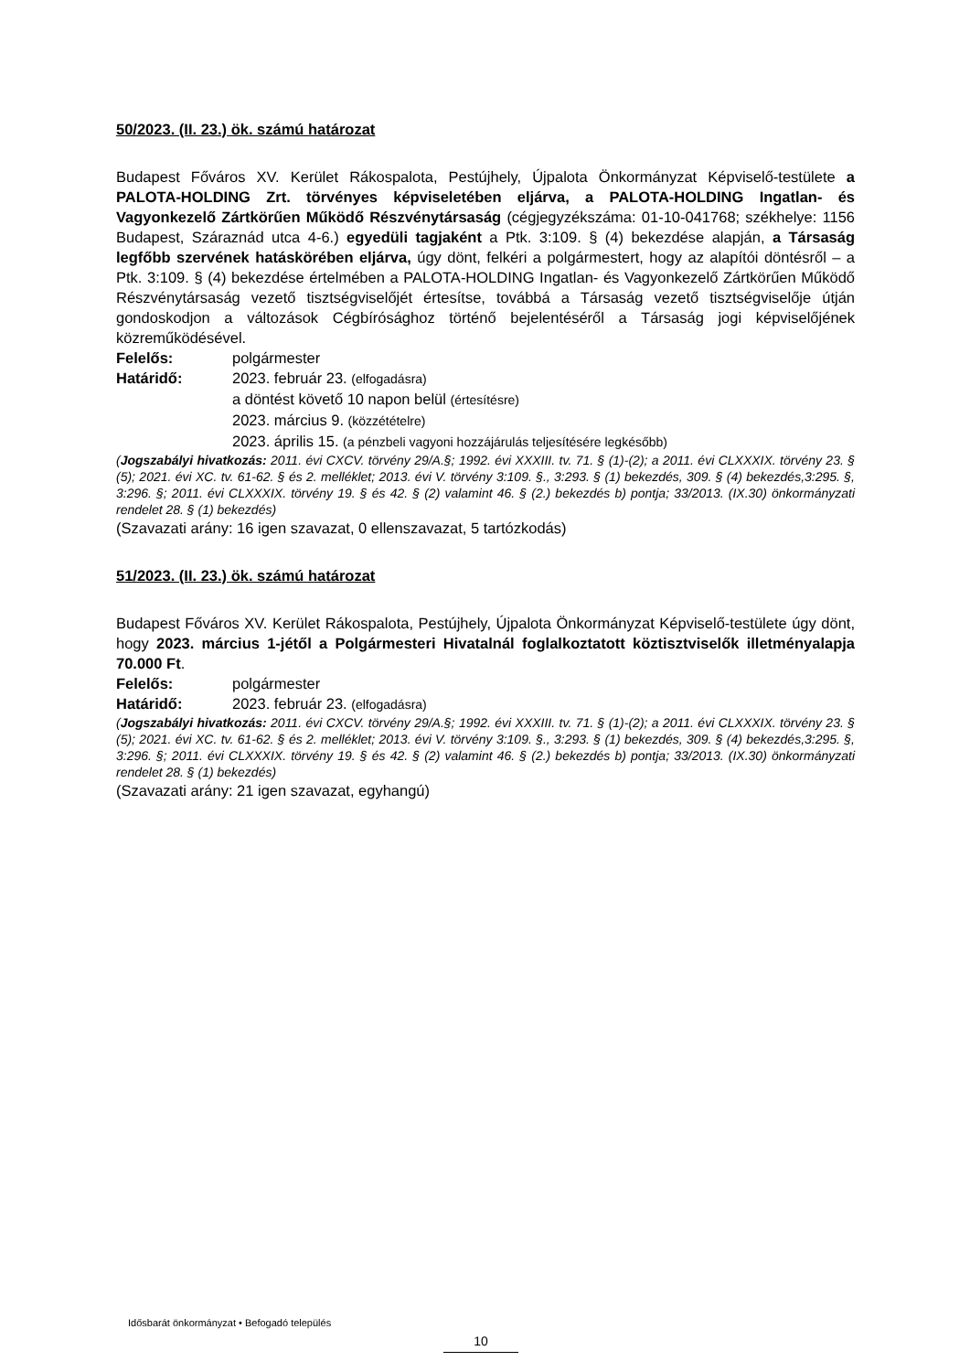50/2023. (II. 23.) ök. számú határozat
Budapest Főváros XV. Kerület Rákospalota, Pestújhely, Újpalota Önkormányzat Képviselő-testülete a PALOTA-HOLDING Zrt. törvényes képviseletében eljárva, a PALOTA-HOLDING Ingatlan- és Vagyonkezelő Zártkörűen Működő Részvénytársaság (cégjegyzékszáma: 01-10-041768; székhelye: 1156 Budapest, Száraznád utca 4-6.) egyedüli tagjaként a Ptk. 3:109. § (4) bekezdése alapján, a Társaság legfőbb szervének hatáskörében eljárva, úgy dönt, felkéri a polgármestert, hogy az alapítói döntésről – a Ptk. 3:109. § (4) bekezdése értelmében a PALOTA-HOLDING Ingatlan- és Vagyonkezelő Zártkörűen Működő Részvénytársaság vezető tisztségviselőjét értesítse, továbbá a Társaság vezető tisztségviselője útján gondoskodjon a változások Cégbírósághoz történő bejelentéséről a Társaság jogi képviselőjének közreműködésével.
Felelős: polgármester
Határidő: 2023. február 23. (elfogadásra)
a döntést követő 10 napon belül (értesítésre)
2023. március 9. (közzétételre)
2023. április 15. (a pénzbeli vagyoni hozzájárulás teljesítésére legkésőbb)
(Jogszabályi hivatkozás: 2011. évi CXCV. törvény 29/A.§; 1992. évi XXXIII. tv. 71. § (1)-(2); a 2011. évi CLXXXIX. törvény 23. § (5); 2021. évi XC. tv. 61-62. § és 2. melléklet; 2013. évi V. törvény 3:109. §., 3:293. § (1) bekezdés, 309. § (4) bekezdés,3:295. §, 3:296. §; 2011. évi CLXXXIX. törvény 19. § és 42. § (2) valamint 46. § (2.) bekezdés b) pontja; 33/2013. (IX.30) önkormányzati rendelet 28. § (1) bekezdés)
(Szavazati arány: 16 igen szavazat, 0 ellenszavazat, 5 tartózkodás)
51/2023. (II. 23.) ök. számú határozat
Budapest Főváros XV. Kerület Rákospalota, Pestújhely, Újpalota Önkormányzat Képviselő-testülete úgy dönt, hogy 2023. március 1-jétől a Polgármesteri Hivatalnál foglalkoztatott köztisztviselők illetményalapja 70.000 Ft.
Felelős: polgármester
Határidő: 2023. február 23. (elfogadásra)
(Jogszabályi hivatkozás: 2011. évi CXCV. törvény 29/A.§; 1992. évi XXXIII. tv. 71. § (1)-(2); a 2011. évi CLXXXIX. törvény 23. § (5); 2021. évi XC. tv. 61-62. § és 2. melléklet; 2013. évi V. törvény 3:109. §., 3:293. § (1) bekezdés, 309. § (4) bekezdés,3:295. §, 3:296. §; 2011. évi CLXXXIX. törvény 19. § és 42. § (2) valamint 46. § (2.) bekezdés b) pontja; 33/2013. (IX.30) önkormányzati rendelet 28. § (1) bekezdés)
(Szavazati arány: 21 igen szavazat, egyhangú)
Idősbarát önkormányzat • Befogadó település
10